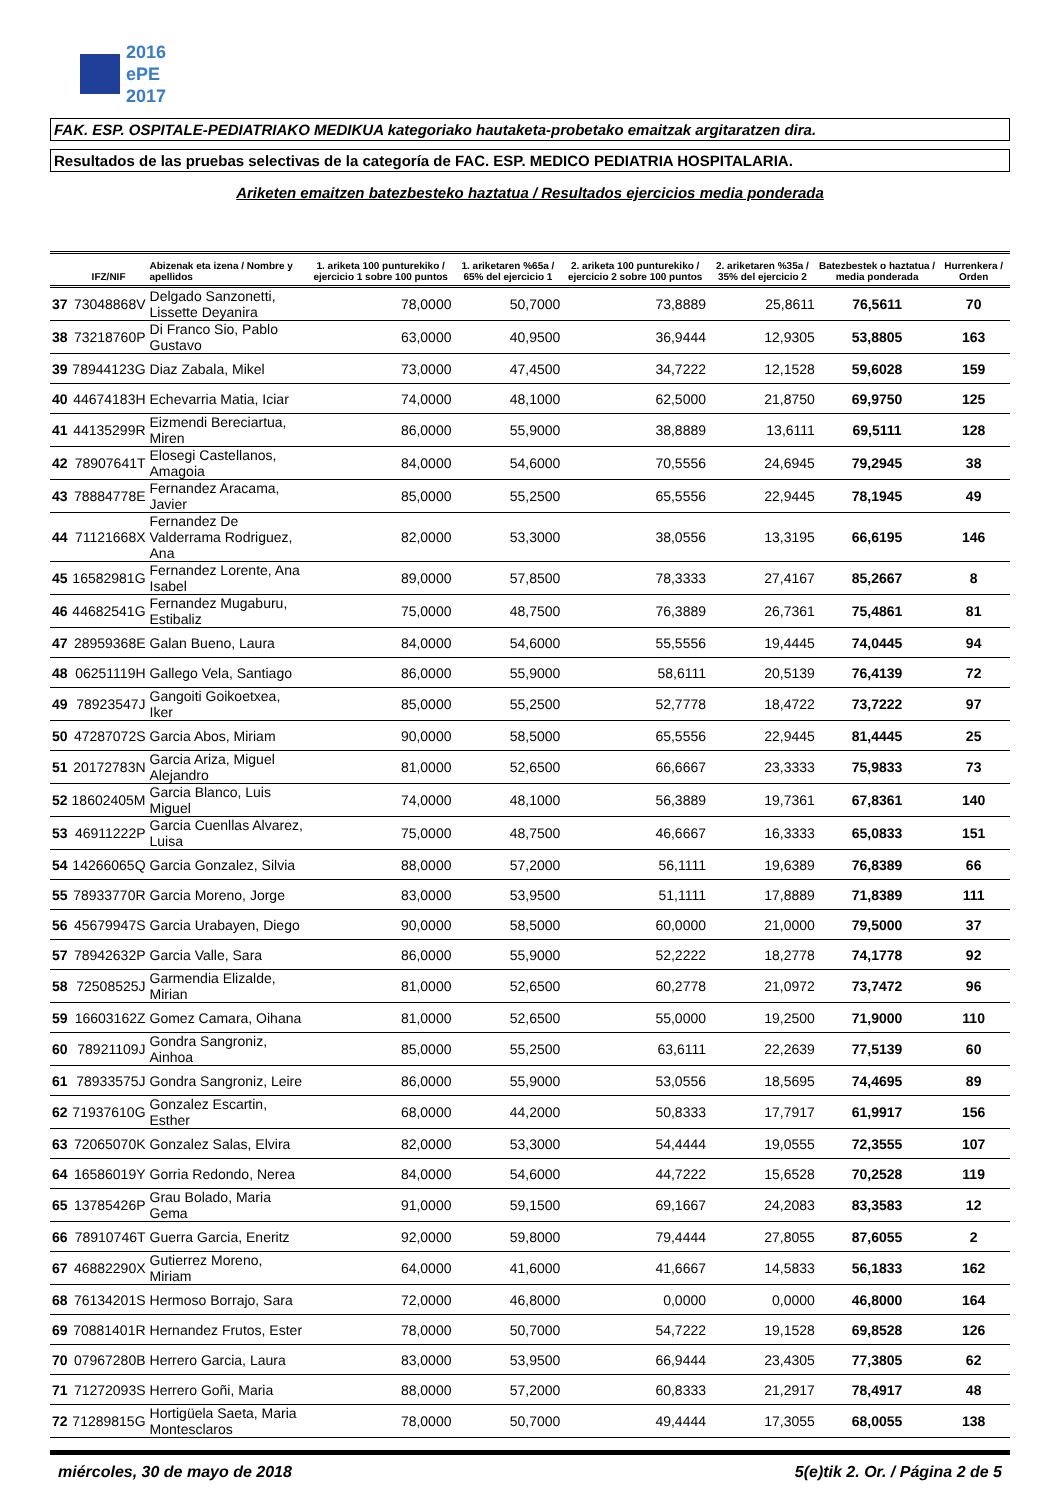2016
ePE
2017
FAK. ESP. OSPITALE-PEDIATRIAKO MEDIKUA kategoriako hautaketa-probetako emaitzak argitaratzen dira.
Resultados de las pruebas selectivas de la categoría de FAC. ESP. MEDICO PEDIATRIA HOSPITALARIA.
Ariketen emaitzen batezbesteko haztatua / Resultados ejercicios media ponderada
| | IFZ/NIF | Abizenak eta izena / Nombre y apellidos | 1. ariketa 100 punturekiko / ejercicio 1 sobre 100 puntos | 1. ariketaren %65a / 65% del ejercicio 1 | 2. ariketa 100 punturekiko / ejercicio 2 sobre 100 puntos | 2. ariketaren %35a / 35% del ejercicio 2 | Batezbestek o haztatua / media ponderada | Hurrenkera / Orden |
| --- | --- | --- | --- | --- | --- | --- | --- | --- |
| 37 | 73048868V | Delgado Sanzonetti, Lissette Deyanira | 78,0000 | 50,7000 | 73,8889 | 25,8611 | 76,5611 | 70 |
| 38 | 73218760P | Di Franco Sio, Pablo Gustavo | 63,0000 | 40,9500 | 36,9444 | 12,9305 | 53,8805 | 163 |
| 39 | 78944123G | Diaz Zabala, Mikel | 73,0000 | 47,4500 | 34,7222 | 12,1528 | 59,6028 | 159 |
| 40 | 44674183H | Echevarria Matia, Iciar | 74,0000 | 48,1000 | 62,5000 | 21,8750 | 69,9750 | 125 |
| 41 | 44135299R | Eizmendi Bereciartua, Miren | 86,0000 | 55,9000 | 38,8889 | 13,6111 | 69,5111 | 128 |
| 42 | 78907641T | Elosegi Castellanos, Amagoia | 84,0000 | 54,6000 | 70,5556 | 24,6945 | 79,2945 | 38 |
| 43 | 78884778E | Fernandez Aracama, Javier | 85,0000 | 55,2500 | 65,5556 | 22,9445 | 78,1945 | 49 |
| 44 | 71121668X | Fernandez De Valderrama Rodriguez, Ana | 82,0000 | 53,3000 | 38,0556 | 13,3195 | 66,6195 | 146 |
| 45 | 16582981G | Fernandez Lorente, Ana Isabel | 89,0000 | 57,8500 | 78,3333 | 27,4167 | 85,2667 | 8 |
| 46 | 44682541G | Fernandez Mugaburu, Estibaliz | 75,0000 | 48,7500 | 76,3889 | 26,7361 | 75,4861 | 81 |
| 47 | 28959368E | Galan Bueno, Laura | 84,0000 | 54,6000 | 55,5556 | 19,4445 | 74,0445 | 94 |
| 48 | 06251119H | Gallego Vela, Santiago | 86,0000 | 55,9000 | 58,6111 | 20,5139 | 76,4139 | 72 |
| 49 | 78923547J | Gangoiti Goikoetxea, Iker | 85,0000 | 55,2500 | 52,7778 | 18,4722 | 73,7222 | 97 |
| 50 | 47287072S | Garcia Abos, Miriam | 90,0000 | 58,5000 | 65,5556 | 22,9445 | 81,4445 | 25 |
| 51 | 20172783N | Garcia Ariza, Miguel Alejandro | 81,0000 | 52,6500 | 66,6667 | 23,3333 | 75,9833 | 73 |
| 52 | 18602405M | Garcia Blanco, Luis Miguel | 74,0000 | 48,1000 | 56,3889 | 19,7361 | 67,8361 | 140 |
| 53 | 46911222P | Garcia Cuenllas Alvarez, Luisa | 75,0000 | 48,7500 | 46,6667 | 16,3333 | 65,0833 | 151 |
| 54 | 14266065Q | Garcia Gonzalez, Silvia | 88,0000 | 57,2000 | 56,1111 | 19,6389 | 76,8389 | 66 |
| 55 | 78933770R | Garcia Moreno, Jorge | 83,0000 | 53,9500 | 51,1111 | 17,8889 | 71,8389 | 111 |
| 56 | 45679947S | Garcia Urabayen, Diego | 90,0000 | 58,5000 | 60,0000 | 21,0000 | 79,5000 | 37 |
| 57 | 78942632P | Garcia Valle, Sara | 86,0000 | 55,9000 | 52,2222 | 18,2778 | 74,1778 | 92 |
| 58 | 72508525J | Garmendia Elizalde, Mirian | 81,0000 | 52,6500 | 60,2778 | 21,0972 | 73,7472 | 96 |
| 59 | 16603162Z | Gomez Camara, Oihana | 81,0000 | 52,6500 | 55,0000 | 19,2500 | 71,9000 | 110 |
| 60 | 78921109J | Gondra Sangroniz, Ainhoa | 85,0000 | 55,2500 | 63,6111 | 22,2639 | 77,5139 | 60 |
| 61 | 78933575J | Gondra Sangroniz, Leire | 86,0000 | 55,9000 | 53,0556 | 18,5695 | 74,4695 | 89 |
| 62 | 71937610G | Gonzalez Escartin, Esther | 68,0000 | 44,2000 | 50,8333 | 17,7917 | 61,9917 | 156 |
| 63 | 72065070K | Gonzalez Salas, Elvira | 82,0000 | 53,3000 | 54,4444 | 19,0555 | 72,3555 | 107 |
| 64 | 16586019Y | Gorria Redondo, Nerea | 84,0000 | 54,6000 | 44,7222 | 15,6528 | 70,2528 | 119 |
| 65 | 13785426P | Grau Bolado, Maria Gema | 91,0000 | 59,1500 | 69,1667 | 24,2083 | 83,3583 | 12 |
| 66 | 78910746T | Guerra Garcia, Eneritz | 92,0000 | 59,8000 | 79,4444 | 27,8055 | 87,6055 | 2 |
| 67 | 46882290X | Gutierrez Moreno, Miriam | 64,0000 | 41,6000 | 41,6667 | 14,5833 | 56,1833 | 162 |
| 68 | 76134201S | Hermoso Borrajo, Sara | 72,0000 | 46,8000 | 0,0000 | 0,0000 | 46,8000 | 164 |
| 69 | 70881401R | Hernandez Frutos, Ester | 78,0000 | 50,7000 | 54,7222 | 19,1528 | 69,8528 | 126 |
| 70 | 07967280B | Herrero Garcia, Laura | 83,0000 | 53,9500 | 66,9444 | 23,4305 | 77,3805 | 62 |
| 71 | 71272093S | Herrero Goñi, Maria | 88,0000 | 57,2000 | 60,8333 | 21,2917 | 78,4917 | 48 |
| 72 | 71289815G | Hortigüela Saeta, Maria Montesclaros | 78,0000 | 50,7000 | 49,4444 | 17,3055 | 68,0055 | 138 |
miércoles, 30 de mayo de 2018 5(e)tik 2. Or. / Página 2 de 5